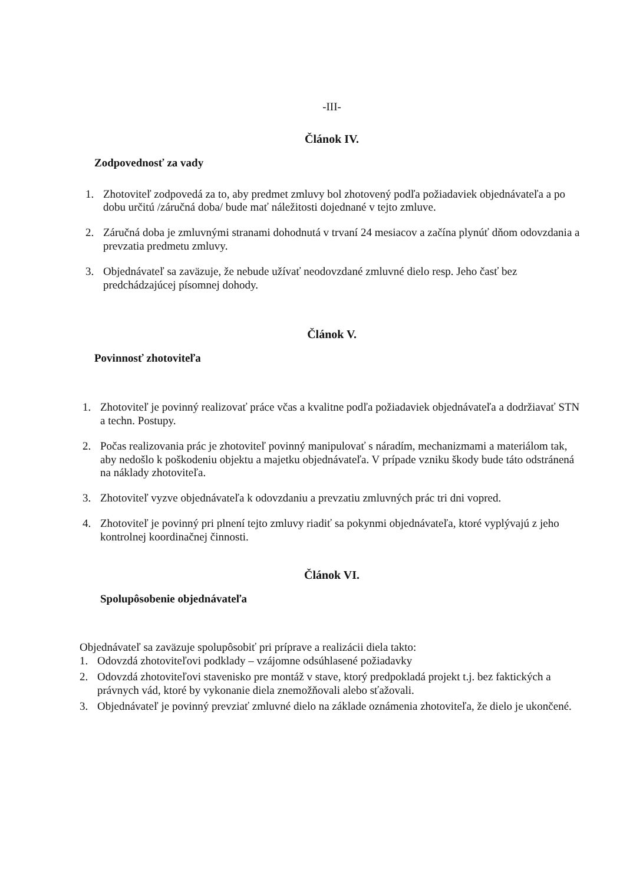-III-
Článok IV.
Zodpovednosť za vady
1. Zhotoviteľ zodpovedá za to, aby predmet zmluvy bol zhotovený podľa požiadaviek objednávateľa a po dobu určitú /záručná doba/ bude mať náležitosti dojednané v tejto zmluve.
2. Záručná doba je zmluvnými stranami dohodnutá v trvaní 24 mesiacov a začína plynúť dňom odovzdania a prevzatia predmetu zmluvy.
3. Objednávateľ sa zaväzuje, že nebude užívať neodovzdané zmluvné dielo resp. Jeho časť bez predchádzajúcej písomnej dohody.
Článok V.
Povinnosť zhotoviteľa
1. Zhotoviteľ je povinný realizovať práce včas a kvalitne podľa požiadaviek objednávateľa a dodržiavať STN a techn. Postupy.
2. Počas realizovania prác je zhotoviteľ povinný manipulovať s náradím, mechanizmami a materiálom tak, aby nedošlo k poškodeniu objektu a majetku objednávateľa. V prípade vzniku škody bude táto odstránená na náklady zhotoviteľa.
3. Zhotoviteľ vyzve objednávateľa k odovzdaniu a prevzatiu zmluvných prác tri dni vopred.
4. Zhotoviteľ je povinný pri plnení tejto zmluvy riadiť sa pokynmi objednávateľa, ktoré vyplývajú z jeho kontrolnej koordinačnej činnosti.
Článok VI.
Spolupôsobenie objednávateľa
Objednávateľ sa zaväzuje spolupôsobiť pri príprave a realizácii diela takto:
1. Odovzdá zhotoviteľovi podklady – vzájomne odsúhlasené požiadavky
2. Odovzdá zhotoviteľovi stavenisko pre montáž v stave, ktorý predpokladá projekt t.j. bez faktických a právnych vád, ktoré by vykonanie diela znemožňovali alebo sťažovali.
3. Objednávateľ je povinný prevziať zmluvné dielo na základe oznámenia zhotoviteľa, že dielo je ukončené.